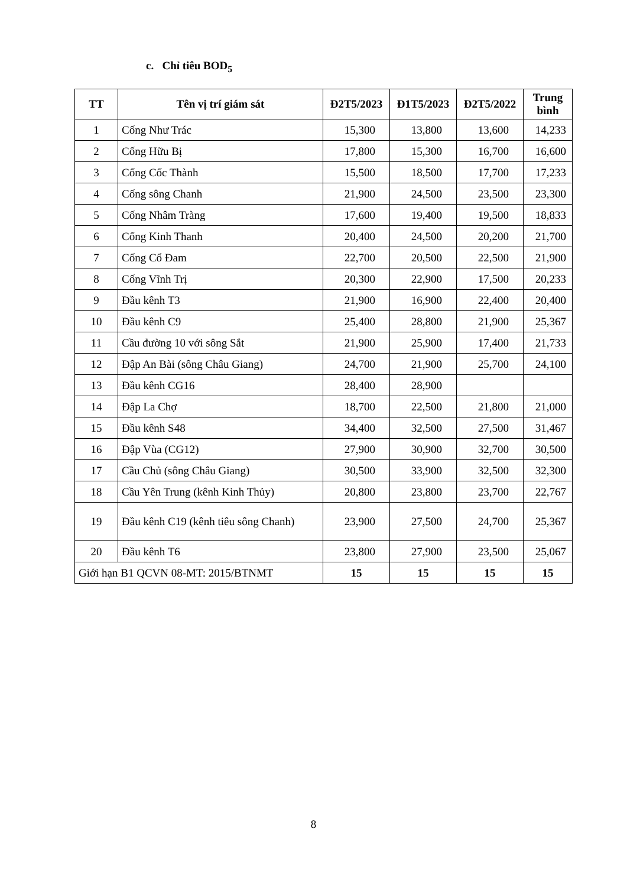c. Chỉ tiêu BOD<sub>5</sub>
| TT | Tên vị trí giám sát | Đ2T5/2023 | Đ1T5/2023 | Đ2T5/2022 | Trung bình |
| --- | --- | --- | --- | --- | --- |
| 1 | Cống Như Trác | 15,300 | 13,800 | 13,600 | 14,233 |
| 2 | Cống Hữu Bị | 17,800 | 15,300 | 16,700 | 16,600 |
| 3 | Cống Cốc Thành | 15,500 | 18,500 | 17,700 | 17,233 |
| 4 | Cống sông Chanh | 21,900 | 24,500 | 23,500 | 23,300 |
| 5 | Cống Nhâm Tràng | 17,600 | 19,400 | 19,500 | 18,833 |
| 6 | Cống Kinh Thanh | 20,400 | 24,500 | 20,200 | 21,700 |
| 7 | Cống Cổ Đam | 22,700 | 20,500 | 22,500 | 21,900 |
| 8 | Cống Vĩnh Trị | 20,300 | 22,900 | 17,500 | 20,233 |
| 9 | Đầu kênh T3 | 21,900 | 16,900 | 22,400 | 20,400 |
| 10 | Đầu kênh C9 | 25,400 | 28,800 | 21,900 | 25,367 |
| 11 | Cầu đường 10 với sông Sắt | 21,900 | 25,900 | 17,400 | 21,733 |
| 12 | Đập An Bài (sông Châu Giang) | 24,700 | 21,900 | 25,700 | 24,100 |
| 13 | Đầu kênh CG16 | 28,400 | 28,900 | | |
| 14 | Đập La Chợ | 18,700 | 22,500 | 21,800 | 21,000 |
| 15 | Đầu kênh S48 | 34,400 | 32,500 | 27,500 | 31,467 |
| 16 | Đập Vùa (CG12) | 27,900 | 30,900 | 32,700 | 30,500 |
| 17 | Cầu Chủ (sông Châu Giang) | 30,500 | 33,900 | 32,500 | 32,300 |
| 18 | Cầu Yên Trung (kênh Kinh Thủy) | 20,800 | 23,800 | 23,700 | 22,767 |
| 19 | Đầu kênh C19 (kênh tiêu sông Chanh) | 23,900 | 27,500 | 24,700 | 25,367 |
| 20 | Đầu kênh T6 | 23,800 | 27,900 | 23,500 | 25,067 |
| Giới hạn B1 QCVN 08-MT: 2015/BTNMT | | 15 | 15 | 15 | 15 |
8